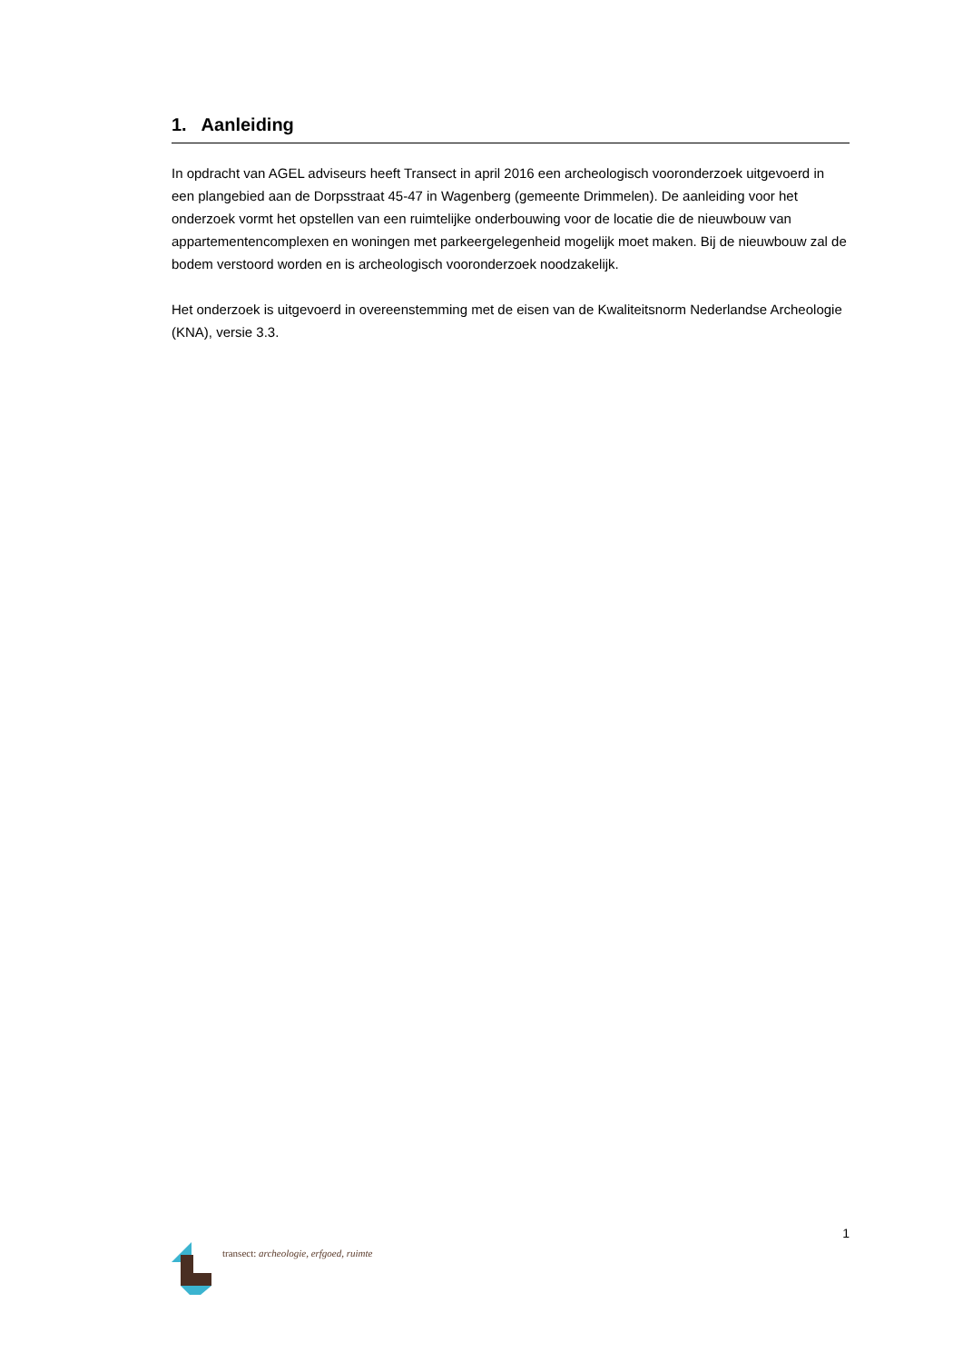1. Aanleiding
In opdracht van AGEL adviseurs heeft Transect in april 2016 een archeologisch vooronderzoek uitgevoerd in een plangebied aan de Dorpsstraat 45-47 in Wagenberg (gemeente Drimmelen). De aanleiding voor het onderzoek vormt het opstellen van een ruimtelijke onderbouwing voor de locatie die de nieuwbouw van appartementencomplexen en woningen met parkeergelegenheid mogelijk moet maken. Bij de nieuwbouw zal de bodem verstoord worden en is archeologisch vooronderzoek noodzakelijk.
Het onderzoek is uitgevoerd in overeenstemming met de eisen van de Kwaliteitsnorm Nederlandse Archeologie (KNA), versie 3.3.
1
transect: archeologie, erfgoed, ruimte